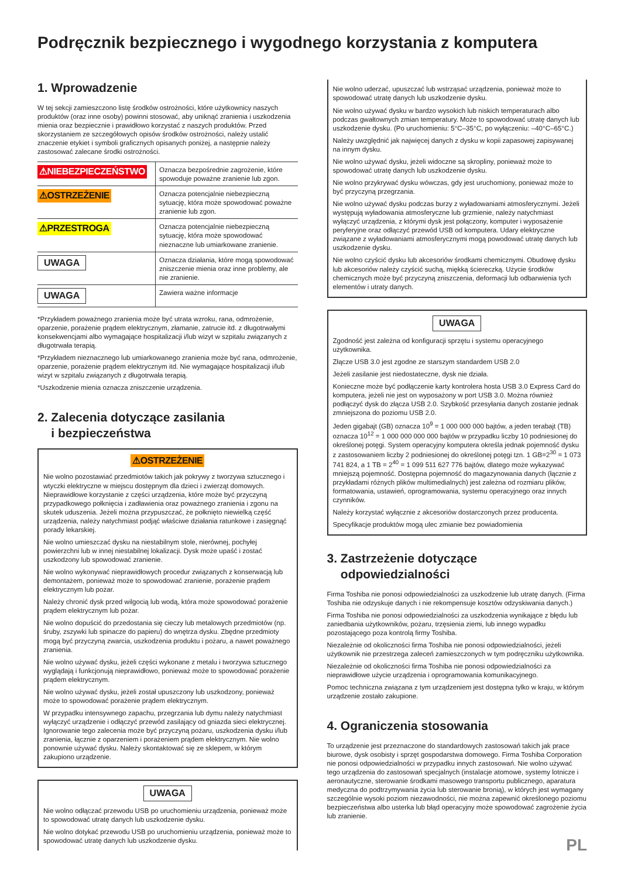Podręcznik bezpiecznego i wygodnego korzystania z komputera
1. Wprowadzenie
W tej sekcji zamieszczono listę środków ostrożności, które użytkownicy naszych produktów (oraz inne osoby) powinni stosować, aby uniknąć zranienia i uszkodzenia mienia oraz bezpiecznie i prawidłowo korzystać z naszych produktów. Przed skorzystaniem ze szczegółowych opisów środków ostrożności, należy ustalić znaczenie etykiet i symboli graficznych opisanych poniżej, a następnie należy zastosować zalecane środki ostrożności.
| ⚠NIEBEZPIECZEŃSTWO | Oznacza bezpośrednie zagrożenie, które spowoduje poważne zranienie lub zgon. |
| ⚠OSTRZEŻENIE | Oznacza potencjalnie niebezpieczną sytuację, która może spowodować poważne zranienie lub zgon. |
| ⚠PRZESTROGA | Oznacza potencjalnie niebezpieczną sytuację, która może spowodować nieznaczne lub umiarkowane zranienie. |
| UWAGA | Oznacza działania, które mogą spowodować zniszczenie mienia oraz inne problemy, ale nie zranienie. |
| UWAGA | Zawiera ważne informacje |
*Przykładem poważnego zranienia może być utrata wzroku, rana, odmrożenie, oparzenie, porażenie prądem elektrycznym, złamanie, zatrucie itd. z długotrwałymi konsekwencjami albo wymagające hospitalizacji i/lub wizyt w szpitalu związanych z długotrwała terapią.
*Przykładem nieznacznego lub umiarkowanego zranienia może być rana, odmrożenie, oparzenie, porażenie prądem elektrycznym itd. Nie wymagające hospitalizacji i/lub wizyt w szpitalu związanych z długotrwała terapią.
*Uszkodzenie mienia oznacza zniszczenie urządzenia.
2. Zalecenia dotyczące zasilania
i bezpieczeństwa
⚠OSTRZEŻENIE
Nie wolno pozostawiać przedmiotów takich jak pokrywy z tworzywa sztucznego i wtyczki elektryczne w miejscu dostępnym dla dzieci i zwierząt domowych. Nieprawidłowe korzystanie z części urządzenia, które może być przyczyną przypadkowego połknięcia i zadławienia oraz poważnego zranienia i zgonu na skutek uduszenia. Jeżeli można przypuszczać, że połknięto niewielką część urządzenia, należy natychmiast podjąć właściwe działania ratunkowe i zasięgnąć porady lekarskiej.
Nie wolno umieszczać dysku na niestabilnym stole, nierównej, pochyłej powierzchni lub w innej niestabilnej lokalizacji. Dysk może upaść i zostać uszkodzony lub spowodować zranienie.
Nie wolno wykonywać nieprawidłowych procedur związanych z konserwacją lub demontażem, ponieważ może to spowodować zranienie, porażenie prądem elektrycznym lub pożar.
Należy chronić dysk przed wilgocią lub wodą, która może spowodować porażenie prądem elektrycznym lub pożar.
Nie wolno dopuścić do przedostania się cieczy lub metalowych przedmiotów (np. śruby, zszywki lub spinacze do papieru) do wnętrza dysku. Zbędne przedmioty mogą być przyczyną zwarcia, uszkodzenia produktu i pożaru, a nawet poważnego zranienia.
Nie wolno używać dysku, jeżeli części wykonane z metalu i tworzywa sztucznego wyglądają i funkcjonują nieprawidłowo, ponieważ może to spowodować porażenie prądem elektrycznym.
Nie wolno używać dysku, jeżeli został upuszczony lub uszkodzony, ponieważ może to spowodować porażenie prądem elektrycznym.
W przypadku intensywnego zapachu, przegrzania lub dymu należy natychmiast wyłączyć urządzenie i odłączyć przewód zasilający od gniazda sieci elektrycznej. Ignorowanie tego zalecenia może być przyczyną pożaru, uszkodzenia dysku i/lub zranienia, łącznie z oparzeniem i porażeniem prądem elektrycznym. Nie wolno ponownie używać dysku. Należy skontaktować się ze sklepem, w którym zakupiono urządzenie.
UWAGA
Nie wolno odłączać przewodu USB po uruchomieniu urządzenia, ponieważ może to spowodować utratę danych lub uszkodzenie dysku.
Nie wolno dotykać przewodu USB po uruchomieniu urządzenia, ponieważ może to spowodować utratę danych lub uszkodzenie dysku.
Nie wolno uderzać, upuszczać lub wstrząsać urządzenia, ponieważ może to spowodować utratę danych lub uszkodzenie dysku.
Nie wolno używać dysku w bardzo wysokich lub niskich temperaturach albo podczas gwałtownych zmian temperatury. Może to spowodować utratę danych lub uszkodzenie dysku. (Po uruchomieniu: 5°C–35°C, po wyłączeniu: –40°C–65°C.)
Należy uwzględnić jak najwięcej danych z dysku w kopii zapasowej zapisywanej na innym dysku.
Nie wolno używać dysku, jeżeli widoczne są skropliny, ponieważ może to spowodować utratę danych lub uszkodzenie dysku.
Nie wolno przykrywać dysku wówczas, gdy jest uruchomiony, ponieważ może to być przyczyną przegrzania.
Nie wolno używać dysku podczas burzy z wyładowaniami atmosferycznymi. Jeżeli występują wyładowania atmosferyczne lub grzmienie, należy natychmiast wyłączyć urządzenia, z którymi dysk jest połączony, komputer i wyposażenie peryferyjne oraz odłączyć przewód USB od komputera. Udary elektryczne związane z wyładowaniami atmosferycznymi mogą powodować utratę danych lub uszkodzenie dysku.
Nie wolno czyścić dysku lub akcesoriów środkami chemicznymi. Obudowę dysku lub akcesoriów należy czyścić suchą, miękką ściereczką. Użycie środków chemicznych może być przyczyną zniszczenia, deformacji lub odbarwienia tych elementów i utraty danych.
UWAGA
Zgodność jest zależna od konfiguracji sprzętu i systemu operacyjnego użytkownika.
Złącze USB 3.0 jest zgodne ze starszym standardem USB 2.0
Jeżeli zasilanie jest niedostateczne, dysk nie działa.
Konieczne może być podłączenie karty kontrolera hosta USB 3.0 Express Card do komputera, jeżeli nie jest on wyposażony w port USB 3.0. Można również podłączyć dysk do złącza USB 2.0. Szybkość przesyłania danych zostanie jednak zmniejszona do poziomu USB 2.0.
Jeden gigabajt (GB) oznacza 10<sup>9</sup> = 1 000 000 000 bajtów, a jeden terabajt (TB) oznacza 10<sup>12</sup> = 1 000 000 000 000 bajtów w przypadku liczby 10 podniesionej do określonej potęgi. System operacyjny komputera określa jednak pojemność dysku z zastosowaniem liczby 2 podniesionej do określonej potęgi tzn. 1 GB=2<sup>30</sup> = 1 073 741 824, a 1 TB = 2<sup>40</sup> = 1 099 511 627 776 bajtów, dlatego może wykazywać mniejszą pojemność. Dostępna pojemność do magazynowania danych (łącznie z przykładami różnych plików multimedialnych) jest zależna od rozmiaru plików, formatowania, ustawień, oprogramowania, systemu operacyjnego oraz innych czynników.
Należy korzystać wyłącznie z akcesoriów dostarczonych przez producenta.
Specyfikacje produktów mogą ulec zmianie bez powiadomienia
3. Zastrzeżenie dotyczące
odpowiedzialności
Firma Toshiba nie ponosi odpowiedzialności za uszkodzenie lub utratę danych. (Firma Toshiba nie odzyskuje danych i nie rekompensuje kosztów odzyskiwania danych.)
Firma Toshiba nie ponosi odpowiedzialności za uszkodzenia wynikające z błędu lub zaniedbania użytkowników, pożaru, trzęsienia ziemi, lub innego wypadku pozostającego poza kontrolą firmy Toshiba.
Niezależnie od okoliczności firma Toshiba nie ponosi odpowiedzialności, jeżeli użytkownik nie przestrzega zaleceń zamieszczonych w tym podręczniku użytkownika.
Niezależnie od okoliczności firma Toshiba nie ponosi odpowiedzialności za nieprawidłowe użycie urządzenia i oprogramowania komunikacyjnego.
Pomoc techniczna związana z tym urządzeniem jest dostępna tylko w kraju, w którym urządzenie zostało zakupione.
4. Ograniczenia stosowania
To urządzenie jest przeznaczone do standardowych zastosowań takich jak prace biurowe, dysk osobisty i sprzęt gospodarstwa domowego. Firma Toshiba Corporation nie ponosi odpowiedzialności w przypadku innych zastosowań. Nie wolno używać tego urządzenia do zastosowań specjalnych (instalacje atomowe, systemy lotnicze i aeronautyczne, sterowanie środkami masowego transportu publicznego, aparatura medyczna do podtrzymywania życia lub sterowanie bronią), w których jest wymagany szczególnie wysoki poziom niezawodności, nie można zapewnić określonego poziomu bezpieczeństwa albo usterka lub błąd operacyjny może spowodować zagrożenie życia lub zranienie.
PL